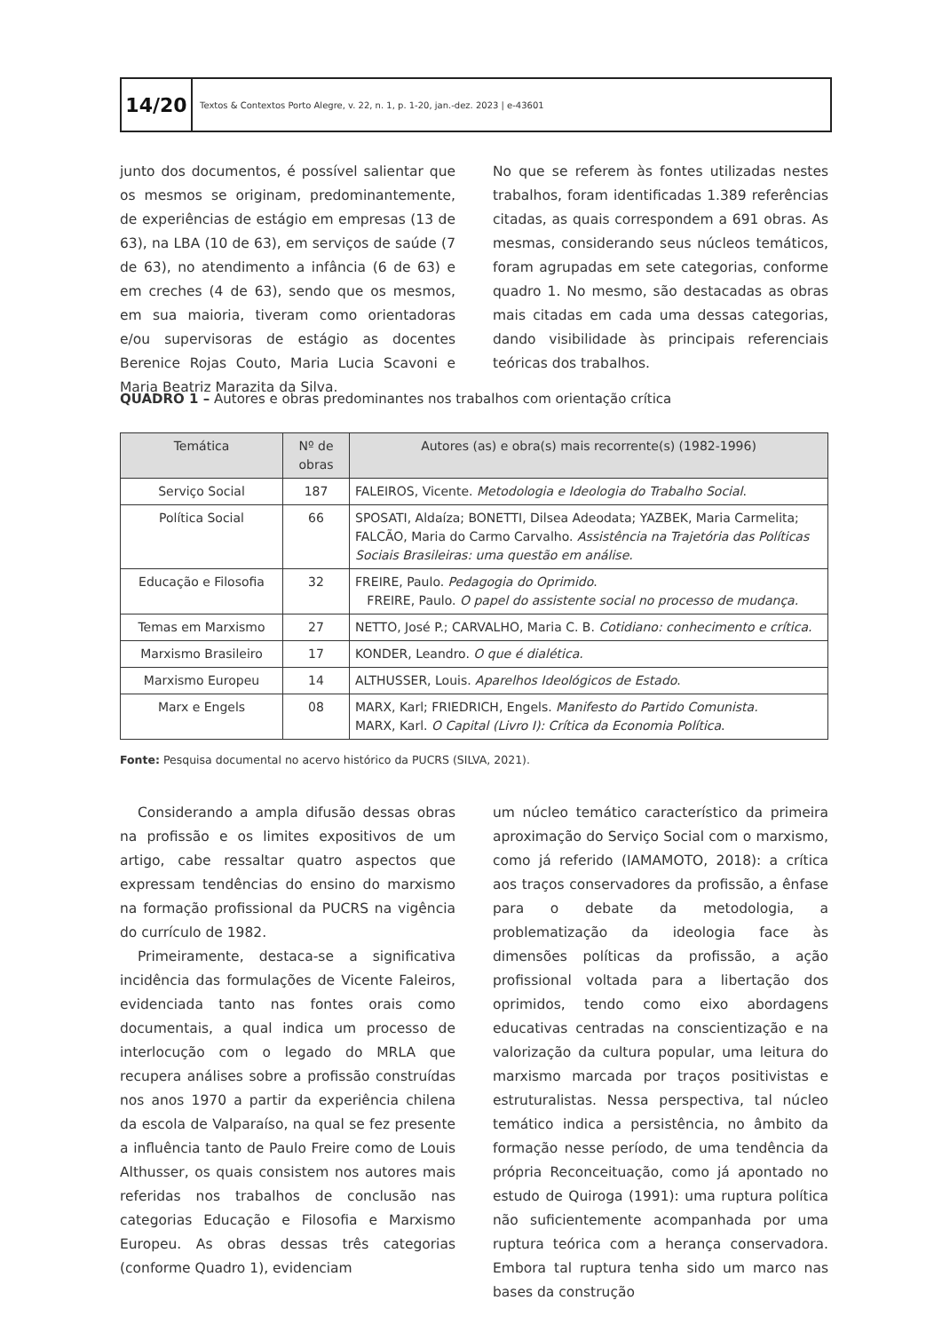14/20
Textos & Contextos Porto Alegre, v. 22, n. 1, p. 1-20, jan.-dez. 2023 | e-43601
junto dos documentos, é possível salientar que os mesmos se originam, predominantemente, de experiências de estágio em empresas (13 de 63), na LBA (10 de 63), em serviços de saúde (7 de 63), no atendimento a infância (6 de 63) e em creches (4 de 63), sendo que os mesmos, em sua maioria, tiveram como orientadoras e/ou supervisoras de estágio as docentes Berenice Rojas Couto, Maria Lucia Scavoni e Maria Beatriz Marazita da Silva.
No que se referem às fontes utilizadas nestes trabalhos, foram identificadas 1.389 referências citadas, as quais correspondem a 691 obras. As mesmas, considerando seus núcleos temáticos, foram agrupadas em sete categorias, conforme quadro 1. No mesmo, são destacadas as obras mais citadas em cada uma dessas categorias, dando visibilidade às principais referenciais teóricas dos trabalhos.
QUADRO 1 – Autores e obras predominantes nos trabalhos com orientação crítica
| Temática | Nº de obras | Autores (as) e obra(s) mais recorrente(s) (1982-1996) |
| --- | --- | --- |
| Serviço Social | 187 | FALEIROS, Vicente. Metodologia e Ideologia do Trabalho Social . |
| Política Social | 66 | SPOSATI, Aldaíza; BONETTI, Dilsea Adeodata; YAZBEK, Maria Carmelita; FALCÃO, Maria do Carmo Carvalho. Assistência na Trajetória das Políticas Sociais Brasileiras: uma questão em análise. |
| Educação e Filosofia | 32 | FREIRE, Paulo. Pedagogia do Oprimido . FREIRE, Paulo. O papel do assistente social no processo de mudança. |
| Temas em Marxismo | 27 | NETTO, José P.; CARVALHO, Maria C. B. Cotidiano: conhecimento e crítica. |
| Marxismo Brasileiro | 17 | KONDER, Leandro. O que é dialética. |
| Marxismo Europeu | 14 | ALTHUSSER, Louis. Aparelhos Ideológicos de Estado . |
| Marx e Engels | 08 | MARX, Karl; FRIEDRICH, Engels. Manifesto do Partido Comunista. MARX, Karl. O Capital (Livro I): Crítica da Economia Política . |
Fonte: Pesquisa documental no acervo histórico da PUCRS (SILVA, 2021).
Considerando a ampla difusão dessas obras na profissão e os limites expositivos de um artigo, cabe ressaltar quatro aspectos que expressam tendências do ensino do marxismo na formação profissional da PUCRS na vigência do currículo de 1982.
Primeiramente, destaca-se a significativa incidência das formulações de Vicente Faleiros, evidenciada tanto nas fontes orais como documentais, a qual indica um processo de interlocução com o legado do MRLA que recupera análises sobre a profissão construídas nos anos 1970 a partir da experiência chilena da escola de Valparaíso, na qual se fez presente a influência tanto de Paulo Freire como de Louis Althusser, os quais consistem nos autores mais referidas nos trabalhos de conclusão nas categorias Educação e Filosofia e Marxismo Europeu. As obras dessas três categorias (conforme Quadro 1), evidenciam
um núcleo temático característico da primeira aproximação do Serviço Social com o marxismo, como já referido (IAMAMOTO, 2018): a crítica aos traços conservadores da profissão, a ênfase para o debate da metodologia, a problematização da ideologia face às dimensões políticas da profissão, a ação profissional voltada para a libertação dos oprimidos, tendo como eixo abordagens educativas centradas na conscientização e na valorização da cultura popular, uma leitura do marxismo marcada por traços positivistas e estruturalistas. Nessa perspectiva, tal núcleo temático indica a persistência, no âmbito da formação nesse período, de uma tendência da própria Reconceituação, como já apontado no estudo de Quiroga (1991): uma ruptura política não suficientemente acompanhada por uma ruptura teórica com a herança conservadora. Embora tal ruptura tenha sido um marco nas bases da construção